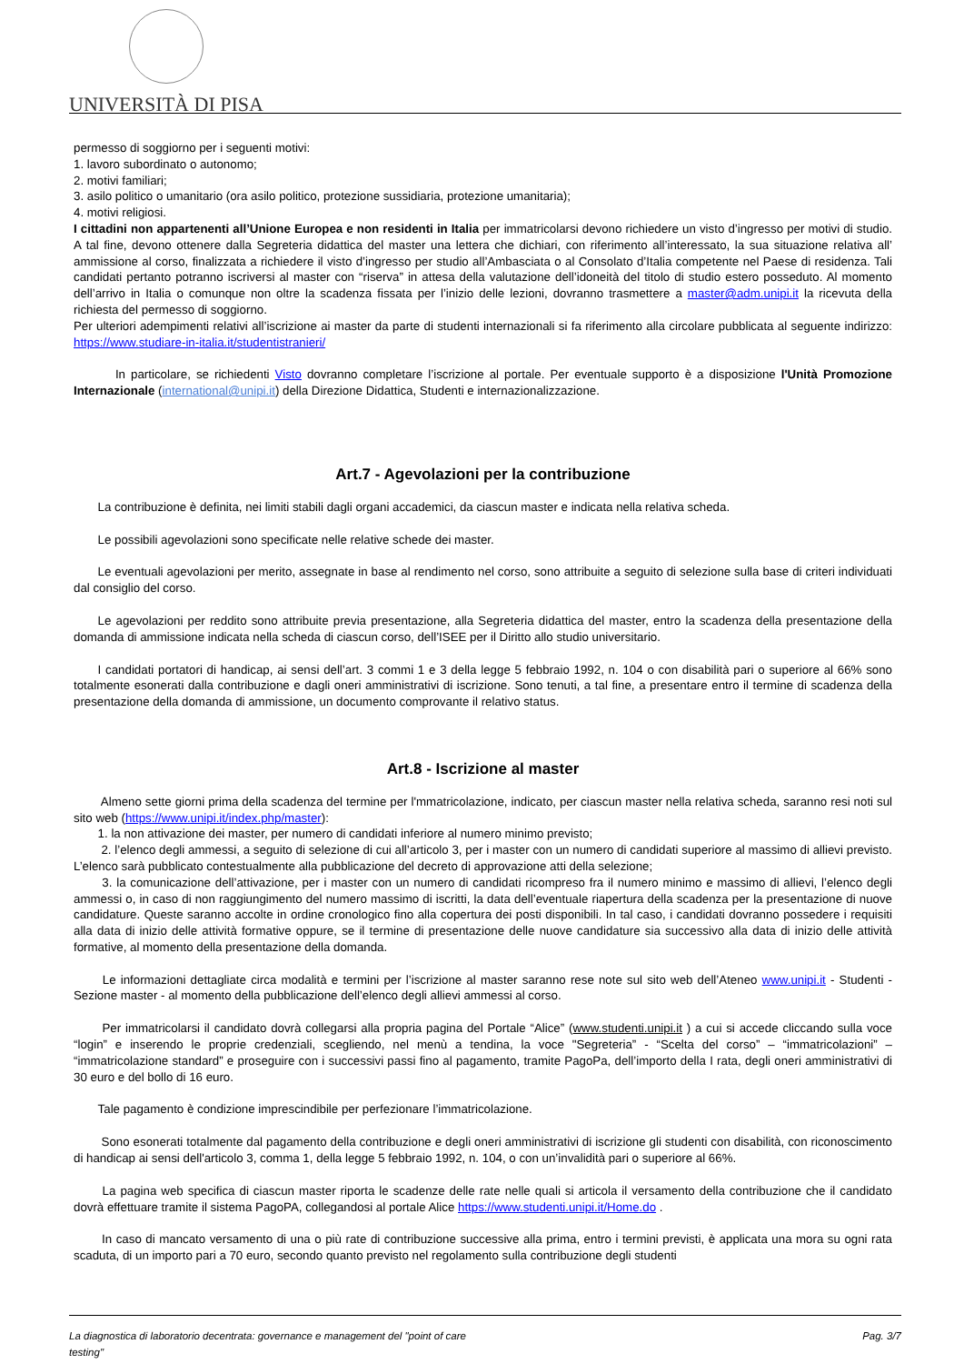UNIVERSITÀ DI PISA
permesso di soggiorno per i seguenti motivi:
1. lavoro subordinato o autonomo;
2. motivi familiari;
3. asilo politico o umanitario (ora asilo politico, protezione sussidiaria, protezione umanitaria);
4. motivi religiosi.
I cittadini non appartenenti all’Unione Europea e non residenti in Italia per immatricolarsi devono richiedere un visto d’ingresso per motivi di studio. A tal fine, devono ottenere dalla Segreteria didattica del master una lettera che dichiari, con riferimento all’interessato, la sua situazione relativa all’ ammissione al corso, finalizzata a richiedere il visto d’ingresso per studio all’Ambasciata o al Consolato d’Italia competente nel Paese di residenza. Tali candidati pertanto potranno iscriversi al master con “riserva” in attesa della valutazione dell’idoneità del titolo di studio estero posseduto. Al momento dell’arrivo in Italia o comunque non oltre la scadenza fissata per l’inizio delle lezioni, dovranno trasmettere a master@adm.unipi.it la ricevuta della richiesta del permesso di soggiorno.
Per ulteriori adempimenti relativi all’iscrizione ai master da parte di studenti internazionali si fa riferimento alla circolare pubblicata al seguente indirizzo: https://www.studiare-in-italia.it/studentistranieri/
    In particolare, se richiedenti Visto dovranno completare l’iscrizione al portale. Per eventuale supporto è a disposizione l'Unità Promozione Internazionale (international@unipi.it) della Direzione Didattica, Studenti e internazionalizzazione.
Art.7 - Agevolazioni per la contribuzione
  La contribuzione è definita, nei limiti stabili dagli organi accademici, da ciascun master e indicata nella relativa scheda.
  Le possibili agevolazioni sono specificate nelle relative schede dei master.
  Le eventuali agevolazioni per merito, assegnate in base al rendimento nel corso, sono attribuite a seguito di selezione sulla base di criteri individuati dal consiglio del corso.
  Le agevolazioni per reddito sono attribuite previa presentazione, alla Segreteria didattica del master, entro la scadenza della presentazione della domanda di ammissione indicata nella scheda di ciascun corso, dell’ISEE per il Diritto allo studio universitario.
  I candidati portatori di handicap, ai sensi dell’art. 3 commi 1 e 3 della legge 5 febbraio 1992, n. 104 o con disabilità pari o superiore al 66% sono totalmente esonerati dalla contribuzione e dagli oneri amministrativi di iscrizione. Sono tenuti, a tal fine, a presentare entro il termine di scadenza della presentazione della domanda di ammissione, un documento comprovante il relativo status.
Art.8 - Iscrizione al master
   Almeno sette giorni prima della scadenza del termine per l'mmatricolazione, indicato, per ciascun master nella relativa scheda, saranno resi noti sul sito web (https://www.unipi.it/index.php/master):
  1. la non attivazione dei master, per numero di candidati inferiore al numero minimo previsto;
   2. l’elenco degli ammessi, a seguito di selezione di cui all’articolo 3, per i master con un numero di candidati superiore al massimo di allievi previsto. L’elenco sarà pubblicato contestualmente alla pubblicazione del decreto di approvazione atti della selezione;
   3. la comunicazione dell’attivazione, per i master con un numero di candidati ricompreso fra il numero minimo e massimo di allievi, l’elenco degli ammessi o, in caso di non raggiungimento del numero massimo di iscritti, la data dell’eventuale riapertura della scadenza per la presentazione di nuove candidature. Queste saranno accolte in ordine cronologico fino alla copertura dei posti disponibili. In tal caso, i candidati dovranno possedere i requisiti alla data di inizio delle attività formative oppure, se il termine di presentazione delle nuove candidature sia successivo alla data di inizio delle attività formative, al momento della presentazione della domanda.
   Le informazioni dettagliate circa modalità e termini per l’iscrizione al master saranno rese note sul sito web dell’Ateneo www.unipi.it - Studenti - Sezione master - al momento della pubblicazione dell’elenco degli allievi ammessi al corso.
   Per immatricolarsi il candidato dovrà collegarsi alla propria pagina del Portale “Alice” (www.studenti.unipi.it ) a cui si accede cliccando sulla voce “login” e inserendo le proprie credenziali, scegliendo, nel menù a tendina, la voce "Segreteria” - “Scelta del corso” – “immatricolazioni” – “immatricolazione standard” e proseguire con i successivi passi fino al pagamento, tramite PagoPa, dell’importo della I rata, degli oneri amministrativi di 30 euro e del bollo di 16 euro.
  Tale pagamento è condizione imprescindibile per perfezionare l’immatricolazione.
   Sono esonerati totalmente dal pagamento della contribuzione e degli oneri amministrativi di iscrizione gli studenti con disabilità, con riconoscimento di handicap ai sensi dell'articolo 3, comma 1, della legge 5 febbraio 1992, n. 104, o con un’invalidità pari o superiore al 66%.
   La pagina web specifica di ciascun master riporta le scadenze delle rate nelle quali si articola il versamento della contribuzione che il candidato dovrà effettuare tramite il sistema PagoPA, collegandosi al portale Alice https://www.studenti.unipi.it/Home.do .
   In caso di mancato versamento di una o più rate di contribuzione successive alla prima, entro i termini previsti, è applicata una mora su ogni rata scaduta, di un importo pari a 70 euro, secondo quanto previsto nel regolamento sulla contribuzione degli studenti
La diagnostica di laboratorio decentrata: governance e management del "point of care
testing" Pag. 3/7